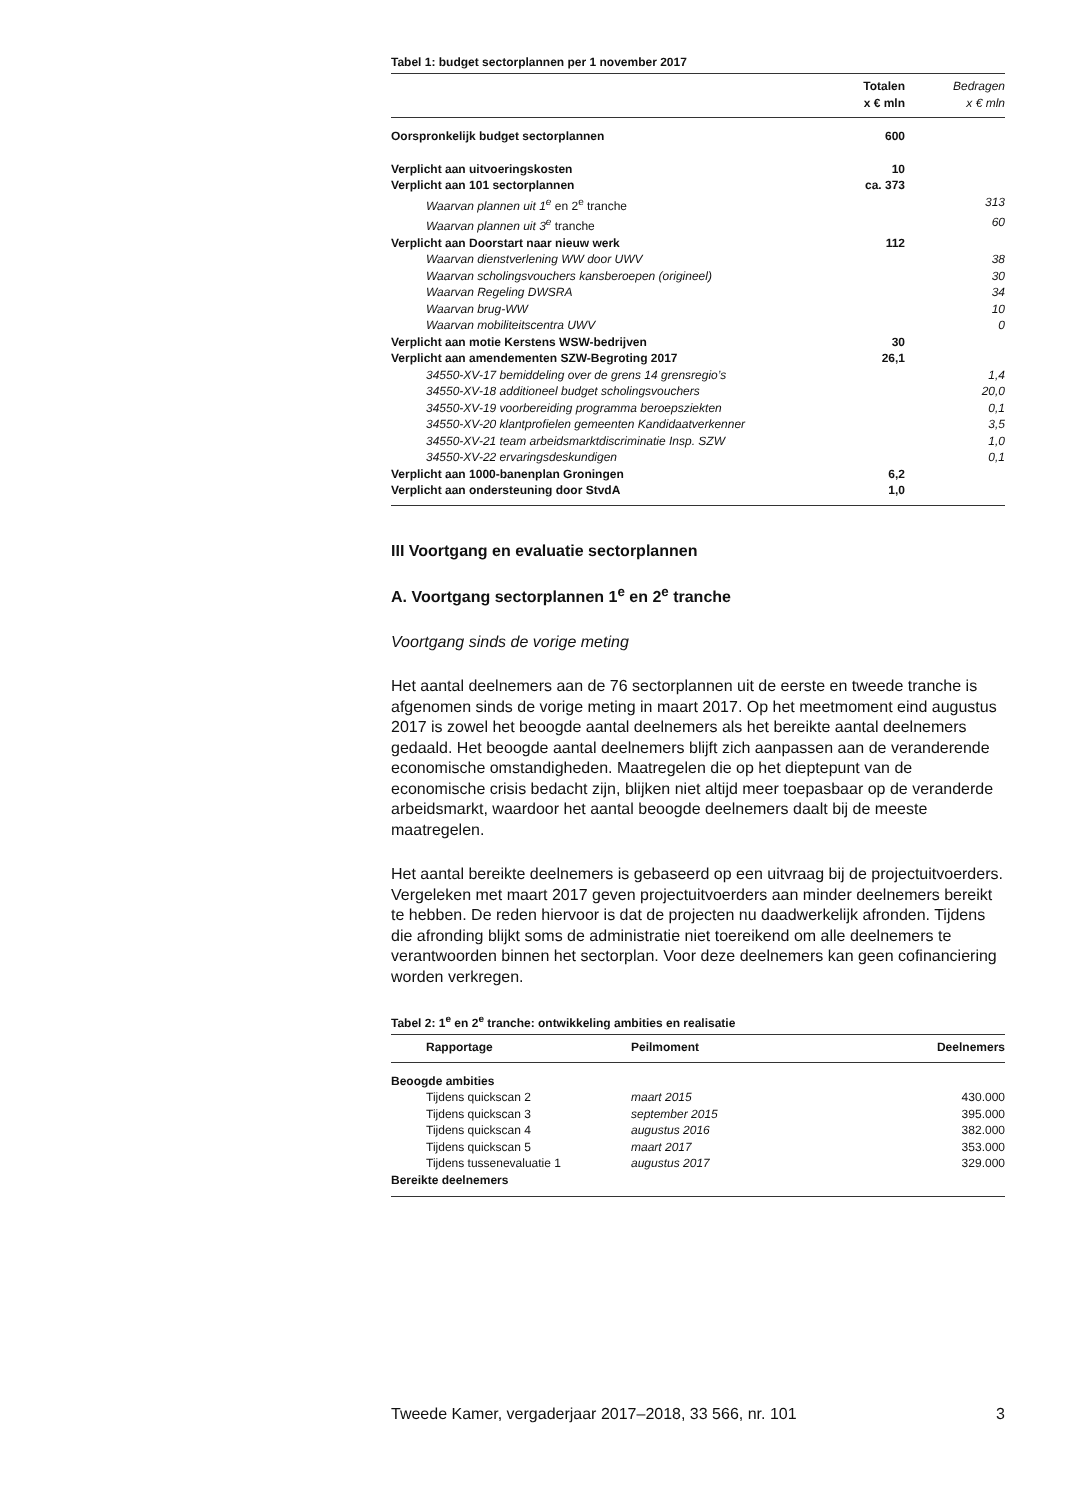Tabel 1: budget sectorplannen per 1 november 2017
| | Totalen x € mln | Bedragen x € mln |
| --- | --- | --- |
| Oorspronkelijk budget sectorplannen | 600 | |
| Verplicht aan uitvoeringskosten | 10 | |
| Verplicht aan 101 sectorplannen | ca. 373 | |
| Waarvan plannen uit 1<sup>e</sup> en 2<sup>e</sup> tranche | | 313 |
| Waarvan plannen uit 3<sup>e</sup> tranche | | 60 |
| Verplicht aan Doorstart naar nieuw werk | 112 | |
| Waarvan dienstverlening WW door UWV | | 38 |
| Waarvan scholingsvouchers kansberoepen (origineel) | | 30 |
| Waarvan Regeling DWSRA | | 34 |
| Waarvan brug-WW | | 10 |
| Waarvan mobiliteitscentra UWV | | 0 |
| Verplicht aan motie Kerstens WSW-bedrijven | 30 | |
| Verplicht aan amendementen SZW-Begroting 2017 | 26,1 | |
| 34550-XV-17 bemiddeling over de grens 14 grensregio’s | | 1,4 |
| 34550-XV-18 additioneel budget scholingsvouchers | | 20,0 |
| 34550-XV-19 voorbereiding programma beroepsziekten | | 0,1 |
| 34550-XV-20 klantprofielen gemeenten Kandidaatverkenner | | 3,5 |
| 34550-XV-21 team arbeidsmarktdiscriminatie Insp. SZW | | 1,0 |
| 34550-XV-22 ervaringsdeskundigen | | 0,1 |
| Verplicht aan 1000-banenplan Groningen | 6,2 | |
| Verplicht aan ondersteuning door StvdA | 1,0 | |
III Voortgang en evaluatie sectorplannen
A. Voortgang sectorplannen 1<sup>e</sup> en 2<sup>e</sup> tranche
Voortgang sinds de vorige meting
Het aantal deelnemers aan de 76 sectorplannen uit de eerste en tweede tranche is afgenomen sinds de vorige meting in maart 2017. Op het meetmoment eind augustus 2017 is zowel het beoogde aantal deelnemers als het bereikte aantal deelnemers gedaald. Het beoogde aantal deelnemers blijft zich aanpassen aan de veranderende economische omstandigheden. Maatregelen die op het dieptepunt van de economische crisis bedacht zijn, blijken niet altijd meer toepasbaar op de veranderde arbeidsmarkt, waardoor het aantal beoogde deelnemers daalt bij de meeste maatregelen.
Het aantal bereikte deelnemers is gebaseerd op een uitvraag bij de projectuitvoerders. Vergeleken met maart 2017 geven projectuitvoerders aan minder deelnemers bereikt te hebben. De reden hiervoor is dat de projecten nu daadwerkelijk afronden. Tijdens die afronding blijkt soms de administratie niet toereikend om alle deelnemers te verantwoorden binnen het sectorplan. Voor deze deelnemers kan geen cofinanciering worden verkregen.
Tabel 2: 1<sup>e</sup> en 2<sup>e</sup> tranche: ontwikkeling ambities en realisatie
| Rapportage | Peilmoment | Deelnemers |
| --- | --- | --- |
| Beoogde ambities | | |
| Tijdens quickscan 2 | maart 2015 | 430.000 |
| Tijdens quickscan 3 | september 2015 | 395.000 |
| Tijdens quickscan 4 | augustus 2016 | 382.000 |
| Tijdens quickscan 5 | maart 2017 | 353.000 |
| Tijdens tussenevaluatie 1 | augustus 2017 | 329.000 |
| Bereikte deelnemers | | |
Tweede Kamer, vergaderjaar 2017–2018, 33 566, nr. 101 3